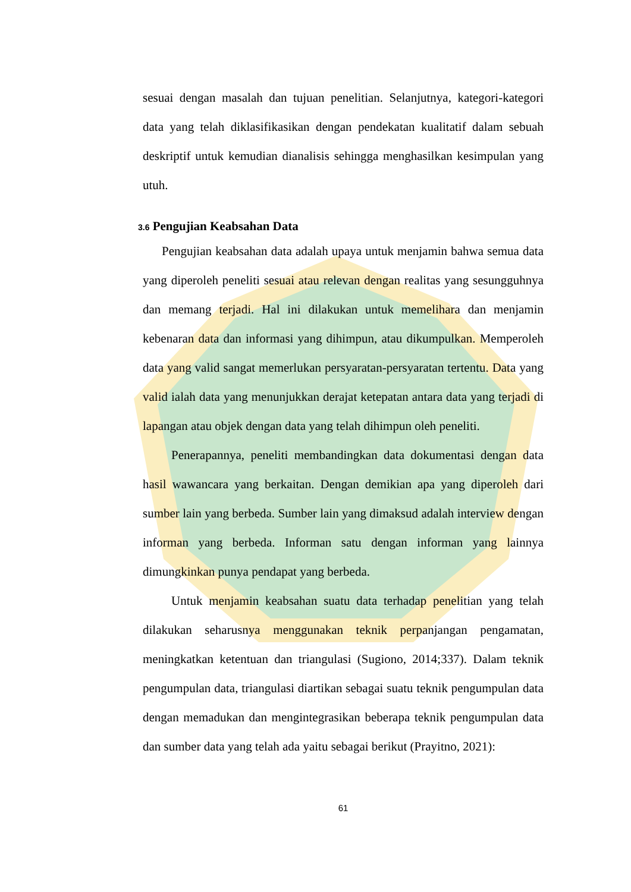sesuai dengan masalah dan tujuan penelitian. Selanjutnya, kategori-kategori data yang telah diklasifikasikan dengan pendekatan kualitatif dalam sebuah deskriptif untuk kemudian dianalisis sehingga menghasilkan kesimpulan yang utuh.
3.6 Pengujian Keabsahan Data
Pengujian keabsahan data adalah upaya untuk menjamin bahwa semua data yang diperoleh peneliti sesuai atau relevan dengan realitas yang sesungguhnya dan memang terjadi. Hal ini dilakukan untuk memelihara dan menjamin kebenaran data dan informasi yang dihimpun, atau dikumpulkan. Memperoleh data yang valid sangat memerlukan persyaratan-persyaratan tertentu. Data yang valid ialah data yang menunjukkan derajat ketepatan antara data yang terjadi di lapangan atau objek dengan data yang telah dihimpun oleh peneliti.
Penerapannya, peneliti membandingkan data dokumentasi dengan data hasil wawancara yang berkaitan. Dengan demikian apa yang diperoleh dari sumber lain yang berbeda. Sumber lain yang dimaksud adalah interview dengan informan yang berbeda. Informan satu dengan informan yang lainnya dimungkinkan punya pendapat yang berbeda.
Untuk menjamin keabsahan suatu data terhadap penelitian yang telah dilakukan seharusnya menggunakan teknik perpanjangan pengamatan, meningkatkan ketentuan dan triangulasi (Sugiono, 2014;337). Dalam teknik pengumpulan data, triangulasi diartikan sebagai suatu teknik pengumpulan data dengan memadukan dan mengintegrasikan beberapa teknik pengumpulan data dan sumber data yang telah ada yaitu sebagai berikut (Prayitno, 2021):
61